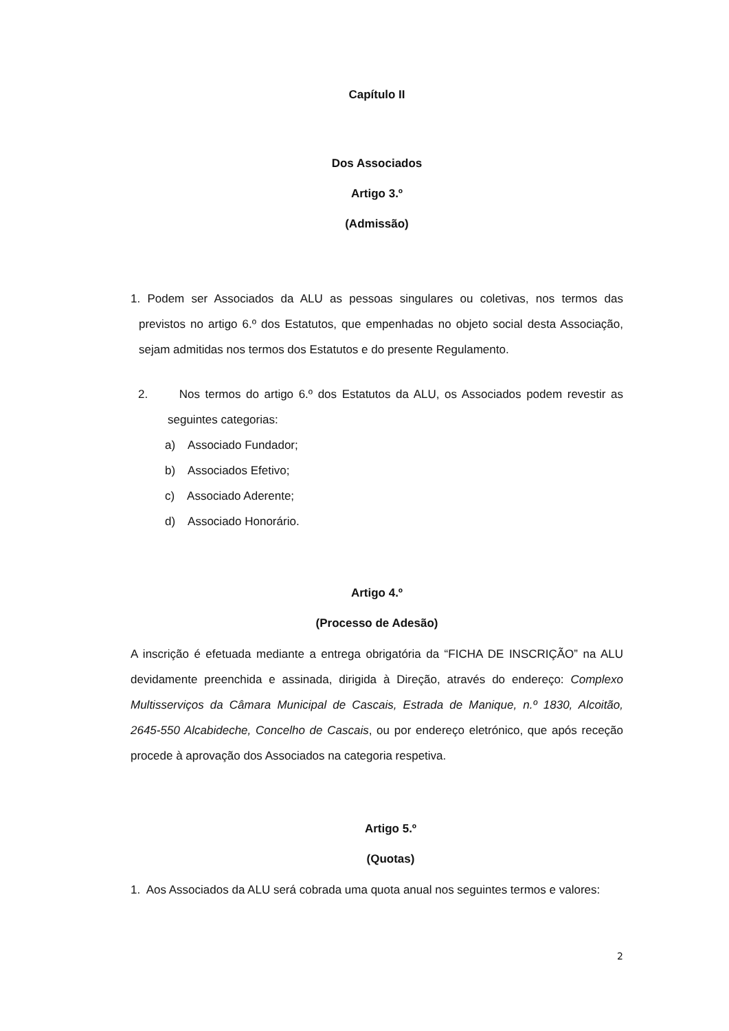Capítulo II
Dos Associados
Artigo 3.º
(Admissão)
1. Podem ser Associados da ALU as pessoas singulares ou coletivas, nos termos das previstos no artigo 6.º dos Estatutos, que empenhadas no objeto social desta Associação, sejam admitidas nos termos dos Estatutos e do presente Regulamento.
2. Nos termos do artigo 6.º dos Estatutos da ALU, os Associados podem revestir as seguintes categorias:
a) Associado Fundador;
b) Associados Efetivo;
c) Associado Aderente;
d) Associado Honorário.
Artigo 4.º
(Processo de Adesão)
A inscrição é efetuada mediante a entrega obrigatória da “FICHA DE INSCRIÇÃO” na ALU devidamente preenchida e assinada, dirigida à Direção, através do endereço: Complexo Multisserviços da Câmara Municipal de Cascais, Estrada de Manique, n.º 1830, Alcoitão, 2645-550 Alcabideche, Concelho de Cascais, ou por endereço eletrónico, que após receção procede à aprovação dos Associados na categoria respetiva.
Artigo 5.º
(Quotas)
1. Aos Associados da ALU será cobrada uma quota anual nos seguintes termos e valores:
2